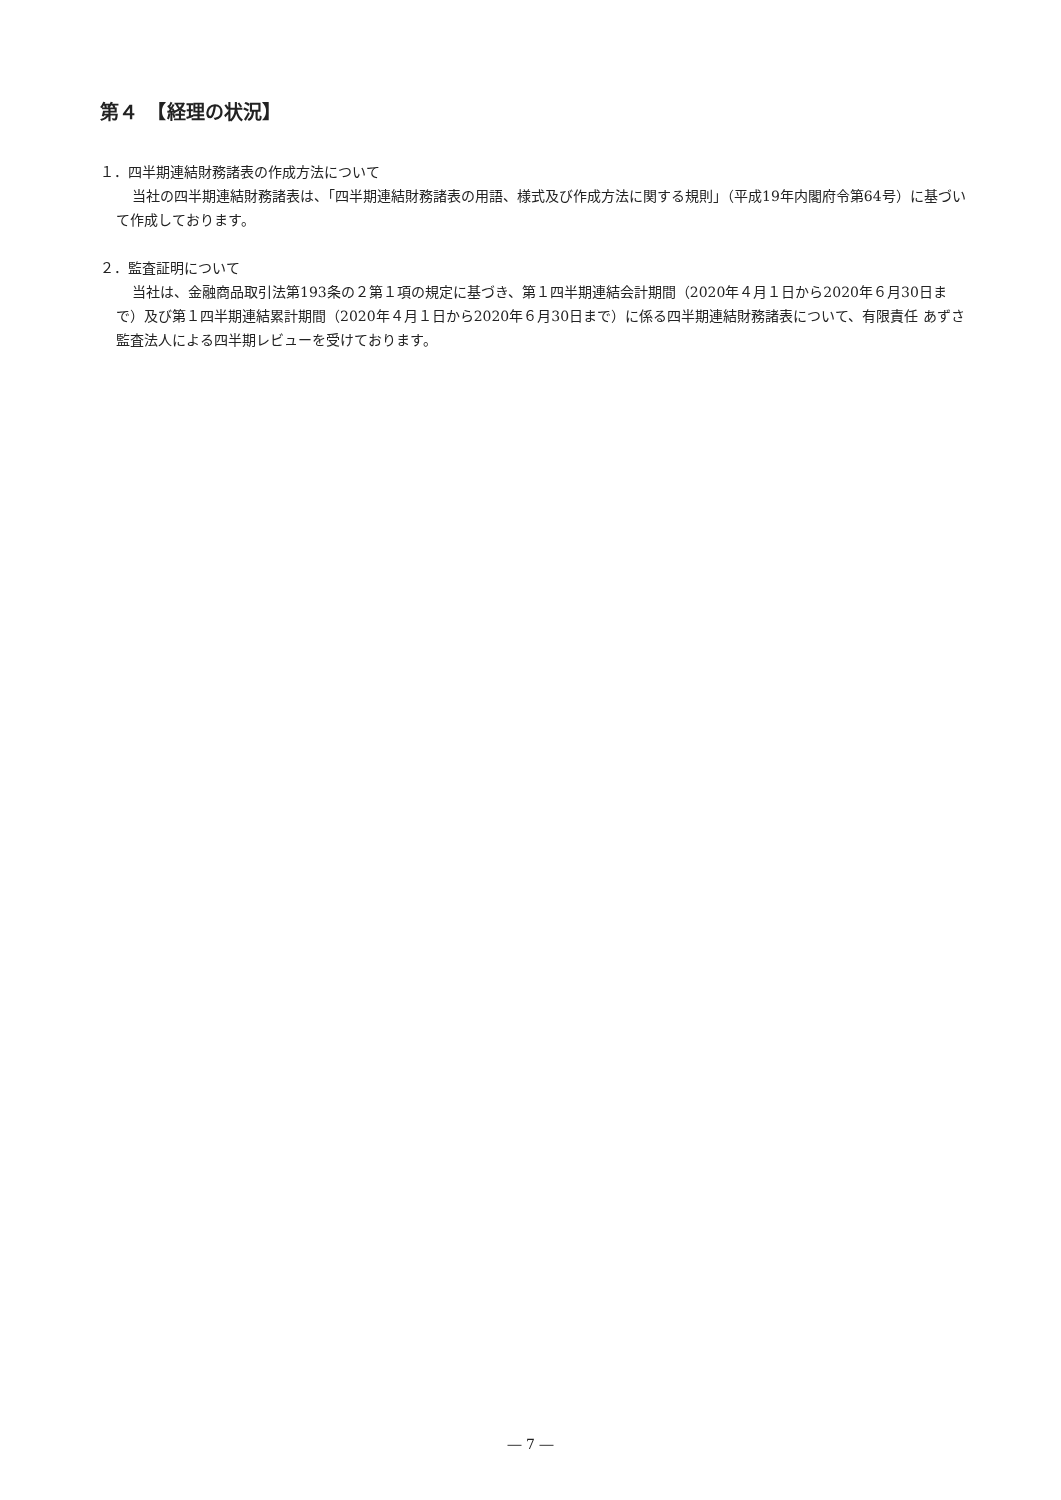第４　【経理の状況】
１．四半期連結財務諸表の作成方法について
当社の四半期連結財務諸表は、「四半期連結財務諸表の用語、様式及び作成方法に関する規則」（平成19年内閣府令第64号）に基づいて作成しております。
２．監査証明について
当社は、金融商品取引法第193条の２第１項の規定に基づき、第１四半期連結会計期間（2020年４月１日から2020年６月30日まで）及び第１四半期連結累計期間（2020年４月１日から2020年６月30日まで）に係る四半期連結財務諸表について、有限責任 あずさ監査法人による四半期レビューを受けております。
― 7 ―